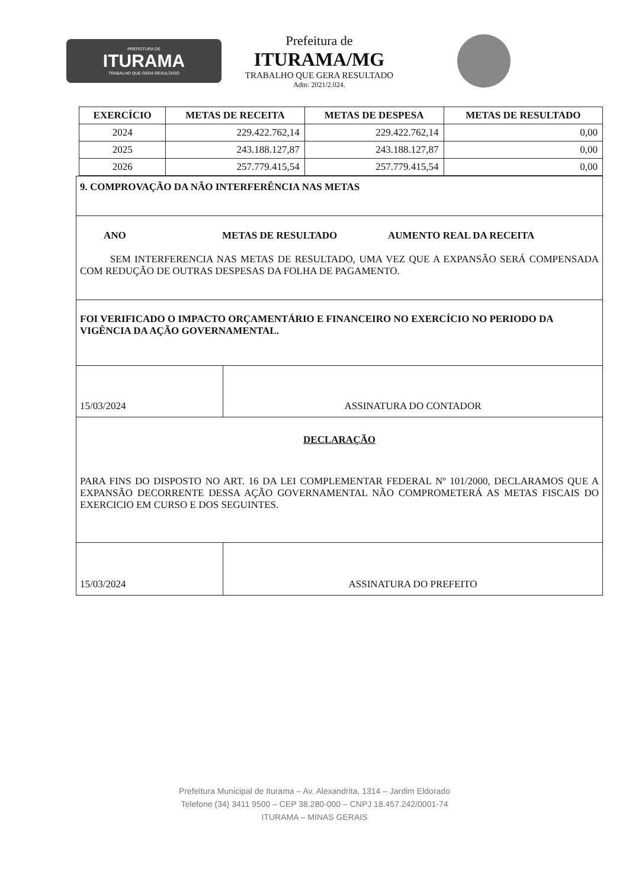PREFEITURA DE
ITURAMA
TRABALHO QUE GERA RESULTADO
Prefeitura de
ITURAMA/MG
TRABALHO QUE GERA RESULTADO
Adm: 2021/2.024.
| EXERCÍCIO | METAS DE RECEITA | METAS DE DESPESA | METAS DE RESULTADO |
| --- | --- | --- | --- |
| 2024 | 229.422.762,14 | 229.422.762,14 | 0,00 |
| 2025 | 243.188.127,87 | 243.188.127,87 | 0,00 |
| 2026 | 257.779.415,54 | 257.779.415,54 | 0,00 |
9. COMPROVAÇÃO DA NÃO INTERFERÊNCIA NAS METAS
ANO METAS DE RESULTADO AUMENTO REAL DA RECEITA
SEM INTERFERENCIA NAS METAS DE RESULTADO, UMA VEZ QUE A EXPANSÃO SERÁ COMPENSADA COM REDUÇÃO DE OUTRAS DESPESAS DA FOLHA DE PAGAMENTO.
FOI VERIFICADO O IMPACTO ORÇAMENTÁRIO E FINANCEIRO NO EXERCÍCIO NO PERIODO DA VIGÊNCIA DA AÇÃO GOVERNAMENTAL.
15/03/2024 ASSINATURA DO CONTADOR
DECLARAÇÃO
PARA FINS DO DISPOSTO NO ART. 16 DA LEI COMPLEMENTAR FEDERAL Nº 101/2000, DECLARAMOS QUE A EXPANSÃO DECORRENTE DESSA AÇÃO GOVERNAMENTAL NÃO COMPROMETERÁ AS METAS FISCAIS DO EXERCICIO EM CURSO E DOS SEGUINTES.
15/03/2024 ASSINATURA DO PREFEITO
Prefeitura Municipal de Iturama – Av. Alexandrita, 1314 – Jardim Eldorado
Telefone (34) 3411 9500 – CEP 38.280-000 – CNPJ 18.457.242/0001-74
ITURAMA – MINAS GERAIS